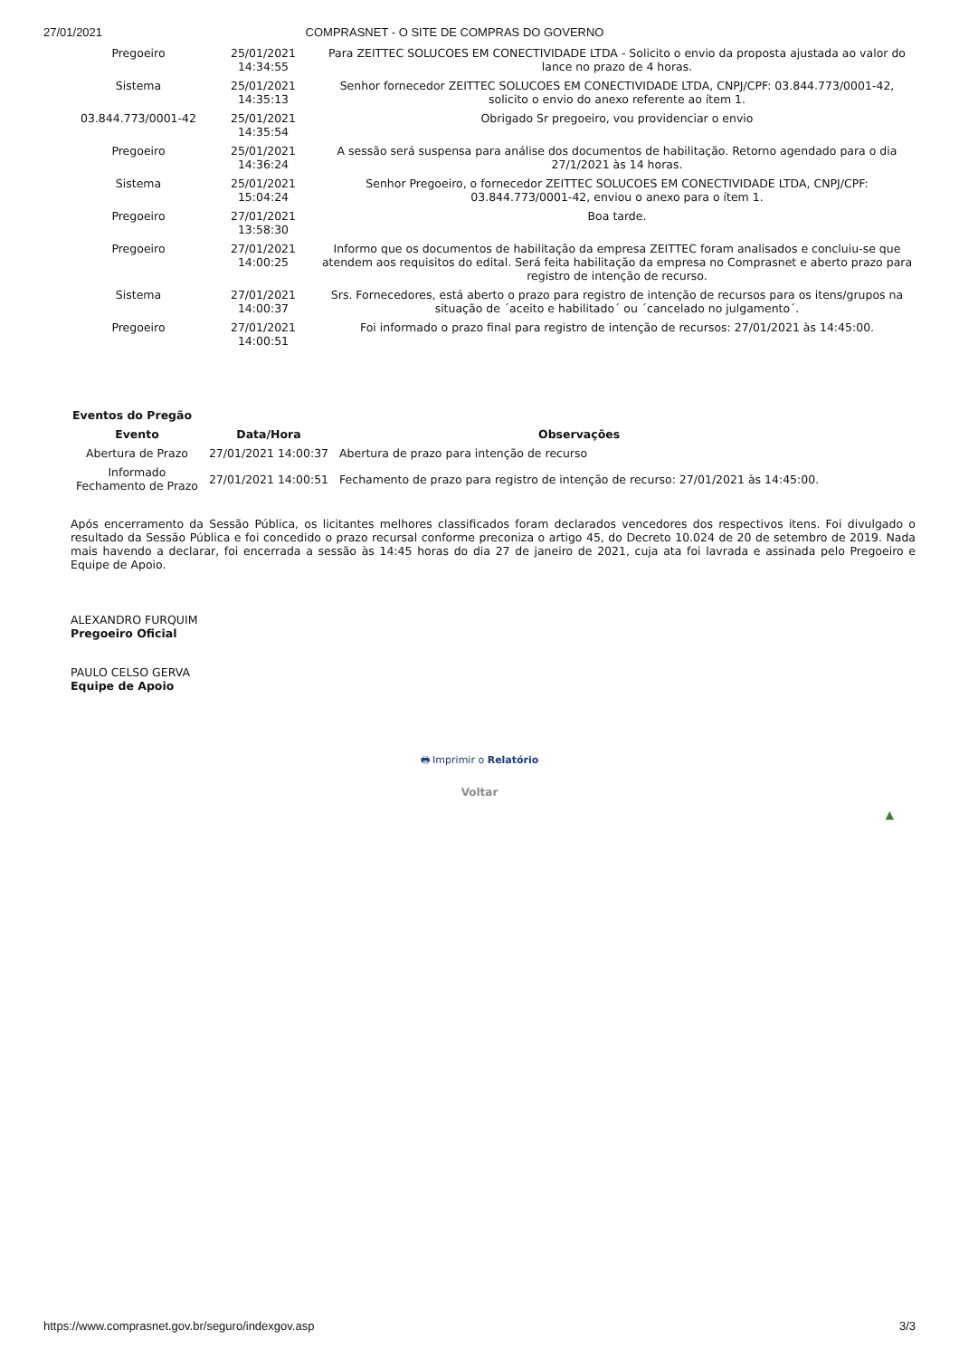27/01/2021 COMPRASNET - O SITE DE COMPRAS DO GOVERNO
| Pregoeiro | 25/01/2021 14:34:55 | Para ZEITTEC SOLUCOES EM CONECTIVIDADE LTDA - Solicito o envio da proposta ajustada ao valor do lance no prazo de 4 horas. |
| Sistema | 25/01/2021 14:35:13 | Senhor fornecedor ZEITTEC SOLUCOES EM CONECTIVIDADE LTDA, CNPJ/CPF: 03.844.773/0001-42, solicito o envio do anexo referente ao ítem 1. |
| 03.844.773/0001-42 | 25/01/2021 14:35:54 | Obrigado Sr pregoeiro, vou providenciar o envio |
| Pregoeiro | 25/01/2021 14:36:24 | A sessão será suspensa para análise dos documentos de habilitação. Retorno agendado para o dia 27/1/2021 às 14 horas. |
| Sistema | 25/01/2021 15:04:24 | Senhor Pregoeiro, o fornecedor ZEITTEC SOLUCOES EM CONECTIVIDADE LTDA, CNPJ/CPF: 03.844.773/0001-42, enviou o anexo para o ítem 1. |
| Pregoeiro | 27/01/2021 13:58:30 | Boa tarde. |
| Pregoeiro | 27/01/2021 14:00:25 | Informo que os documentos de habilitação da empresa ZEITTEC foram analisados e concluiu-se que atendem aos requisitos do edital. Será feita habilitação da empresa no Comprasnet e aberto prazo para registro de intenção de recurso. |
| Sistema | 27/01/2021 14:00:37 | Srs. Fornecedores, está aberto o prazo para registro de intenção de recursos para os itens/grupos na situação de ´aceito e habilitado´ ou ´cancelado no julgamento´. |
| Pregoeiro | 27/01/2021 14:00:51 | Foi informado o prazo final para registro de intenção de recursos: 27/01/2021 às 14:45:00. |
| Eventos do Pregão | | |
| --- | --- | --- |
| Evento | Data/Hora | Observações |
| Abertura de Prazo | 27/01/2021 14:00:37 | Abertura de prazo para intenção de recurso |
| Informado Fechamento de Prazo | 27/01/2021 14:00:51 | Fechamento de prazo para registro de intenção de recurso: 27/01/2021 às 14:45:00. |
Após encerramento da Sessão Pública, os licitantes melhores classificados foram declarados vencedores dos respectivos itens. Foi divulgado o resultado da Sessão Pública e foi concedido o prazo recursal conforme preconiza o artigo 45, do Decreto 10.024 de 20 de setembro de 2019. Nada mais havendo a declarar, foi encerrada a sessão às 14:45 horas do dia 27 de janeiro de 2021, cuja ata foi lavrada e assinada pelo Pregoeiro e Equipe de Apoio.
ALEXANDRO FURQUIM
Pregoeiro Oficial
PAULO CELSO GERVA
Equipe de Apoio
🖶 Imprimir o Relatório
Voltar
▲
https://www.comprasnet.gov.br/seguro/indexgov.asp 3/3